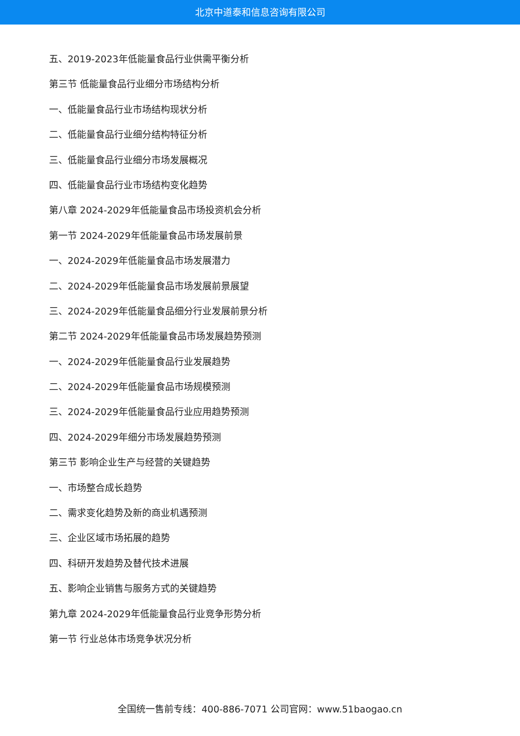北京中道泰和信息咨询有限公司
五、2019-2023年低能量食品行业供需平衡分析
第三节 低能量食品行业细分市场结构分析
一、低能量食品行业市场结构现状分析
二、低能量食品行业细分结构特征分析
三、低能量食品行业细分市场发展概况
四、低能量食品行业市场结构变化趋势
第八章 2024-2029年低能量食品市场投资机会分析
第一节 2024-2029年低能量食品市场发展前景
一、2024-2029年低能量食品市场发展潜力
二、2024-2029年低能量食品市场发展前景展望
三、2024-2029年低能量食品细分行业发展前景分析
第二节 2024-2029年低能量食品市场发展趋势预测
一、2024-2029年低能量食品行业发展趋势
二、2024-2029年低能量食品市场规模预测
三、2024-2029年低能量食品行业应用趋势预测
四、2024-2029年细分市场发展趋势预测
第三节 影响企业生产与经营的关键趋势
一、市场整合成长趋势
二、需求变化趋势及新的商业机遇预测
三、企业区域市场拓展的趋势
四、科研开发趋势及替代技术进展
五、影响企业销售与服务方式的关键趋势
第九章 2024-2029年低能量食品行业竞争形势分析
第一节 行业总体市场竞争状况分析
全国统一售前专线：400-886-7071 公司官网：www.51baogao.cn